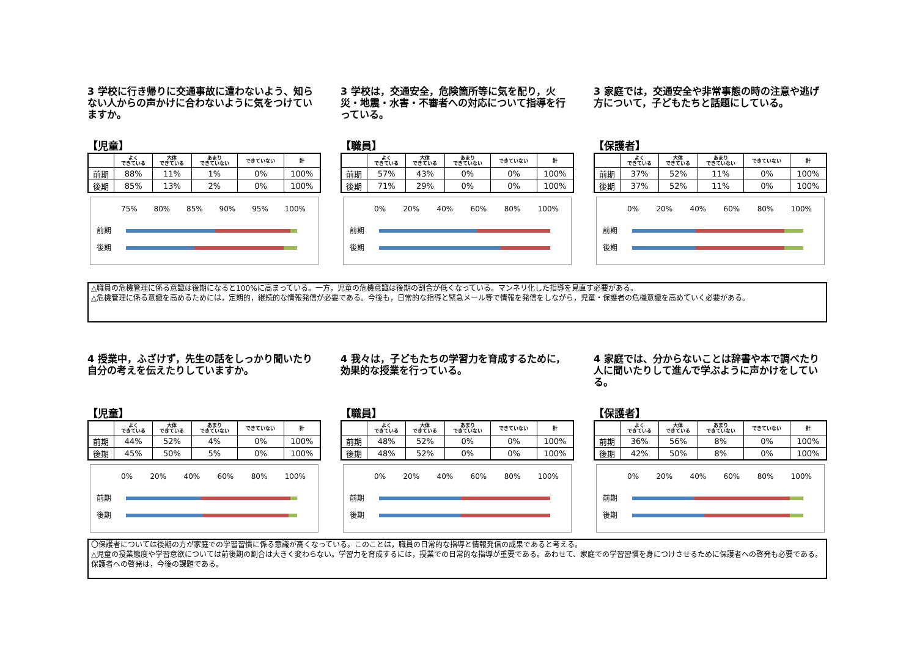3 学校に行き帰りに交通事故に遭わないよう、知らない人からの声かけに合わないように気をつけていますか。
【児童】
| | よく できている | 大体 できている | あまり できていない | できていない | 計 |
| --- | --- | --- | --- | --- | --- |
| 前期 | 88% | 11% | 1% | 0% | 100% |
| 後期 | 85% | 13% | 2% | 0% | 100% |
75% 80% 85% 90% 95% 100%
前期
後期
3 学校は，交通安全，危険箇所等に気を配り，火災・地震・水害・不審者への対応について指導を行っている。
【職員】
| | よく できている | 大体 できている | あまり できていない | できていない | 計 |
| --- | --- | --- | --- | --- | --- |
| 前期 | 57% | 43% | 0% | 0% | 100% |
| 後期 | 71% | 29% | 0% | 0% | 100% |
0% 20% 40% 60% 80% 100%
前期
後期
3 家庭では，交通安全や非常事態の時の注意や逃げ方について，子どもたちと話題にしている。
【保護者】
| | よく できている | 大体 できている | あまり できていない | できていない | 計 |
| --- | --- | --- | --- | --- | --- |
| 前期 | 37% | 52% | 11% | 0% | 100% |
| 後期 | 37% | 52% | 11% | 0% | 100% |
0% 20% 40% 60% 80% 100%
前期
後期
△職員の危機管理に係る意識は後期になると100%に高まっている。一方，児童の危機意識は後期の割合が低くなっている。マンネリ化した指導を見直す必要がある。
△危機管理に係る意識を高めるためには，定期的，継続的な情報発信が必要である。今後も，日常的な指導と緊急メール等で情報を発信をしながら，児童・保護者の危機意識を高めていく必要がある。
4 授業中，ふざけず，先生の話をしっかり聞いたり自分の考えを伝えたりしていますか。
【児童】
| | よく できている | 大体 できている | あまり できていない | できていない | 計 |
| --- | --- | --- | --- | --- | --- |
| 前期 | 44% | 52% | 4% | 0% | 100% |
| 後期 | 45% | 50% | 5% | 0% | 100% |
0% 20% 40% 60% 80% 100%
前期
後期
4 我々は，子どもたちの学習力を育成するために，効果的な授業を行っている。
【職員】
| | よく できている | 大体 できている | あまり できていない | できていない | 計 |
| --- | --- | --- | --- | --- | --- |
| 前期 | 48% | 52% | 0% | 0% | 100% |
| 後期 | 48% | 52% | 0% | 0% | 100% |
0% 20% 40% 60% 80% 100%
前期
後期
4 家庭では、分からないことは辞書や本で調べたり人に聞いたりして進んで学ぶように声かけをしている。
【保護者】
| | よく できている | 大体 できている | あまり できていない | できていない | 計 |
| --- | --- | --- | --- | --- | --- |
| 前期 | 36% | 56% | 8% | 0% | 100% |
| 後期 | 42% | 50% | 8% | 0% | 100% |
0% 20% 40% 60% 80% 100%
前期
後期
〇保護者については後期の方が家庭での学習習慣に係る意識が高くなっている。このことは，職員の日常的な指導と情報発信の成果であると考える。
△児童の授業態度や学習意欲については前後期の割合は大きく変わらない。学習力を育成するには，授業での日常的な指導が重要である。あわせて、家庭での学習習慣を身につけさせるために保護者への啓発も必要である。保護者への啓発は，今後の課題である。